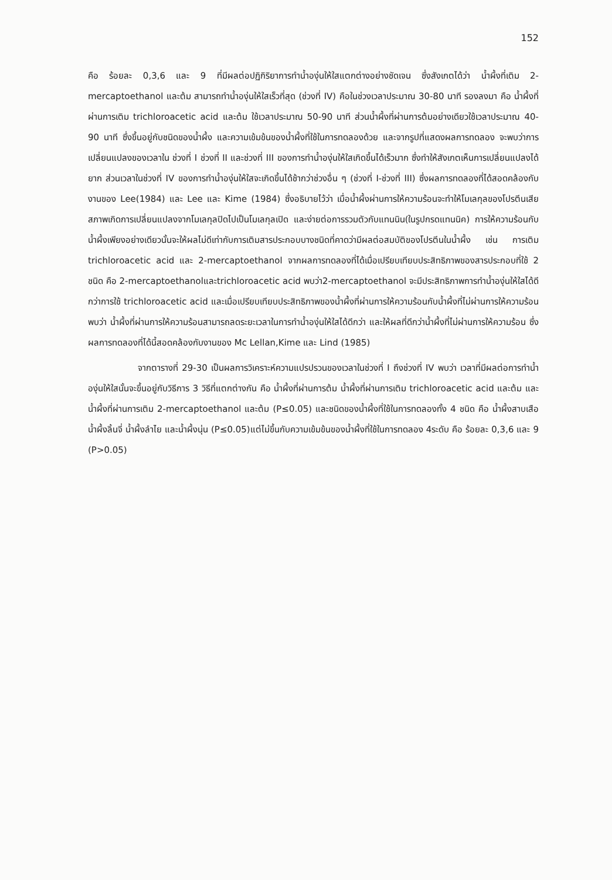152
คือ ร้อยละ 0,3,6 และ 9 ที่มีผลต่อปฏิกิริยาการทำน้ำองุ่นให้ใสแตกต่างอย่างชัดเจน ซึ่งสังเกตได้ว่า น้ำผึ้งที่เติม 2-mercaptoethanol และต้ม สามารถทำน้ำองุ่นให้ใสเร็วที่สุด (ช่วงที่ IV) คือในช่วงเวลาประมาณ 30-80 นาที รองลงมา คือ น้ำผึ้งที่ผ่านการเติม trichloroacetic acid และต้ม ใช้เวลาประมาณ 50-90 นาที ส่วนน้ำผึ้งที่ผ่านการต้มอย่างเดียวใช้เวลาประมาณ 40-90 นาที ซึ่งขึ้นอยู่กับชนิดของน้ำผึ้ง และความเข้มข้นของน้ำผึ้งที่ใช้ในการทดลองด้วย และจากรูปที่แสดงผลการทดลอง จะพบว่าการเปลี่ยนแปลงของเวลาใน ช่วงที่ I ช่วงที่ II และช่วงที่ III ของการทำน้ำองุ่นให้ใสเกิดขึ้นได้เร็วมาก ซึ่งทำให้สังเกตเห็นการเปลี่ยนแปลงได้ยาก ส่วนเวลาในช่วงที่ IV ของการทำน้ำองุ่นให้ใสจะเกิดขึ้นได้ช้ากว่าช่วงอื่น ๆ (ช่วงที่ I-ช่วงที่ III) ซึ่งผลการทดลองที่ได้สอดคล้องกับงานของ Lee(1984) และ Lee และ Kime (1984) ซึ่งอธิบายไว้ว่า เมื่อน้ำผึ้งผ่านการให้ความร้อนจะทำให้โมเลกุลของโปรตีนเสียสภาพเกิดการเปลี่ยนแปลงจากโมเลกุลปิดไปเป็นโมเลกุลเปิด และง่ายต่อการรวมตัวกับแทนนิน(ในรูปกรดแทนนิค) การให้ความร้อนกับน้ำผึ้งเพียงอย่างเดียวนั้นจะให้ผลไม่ดีเท่ากับการเติมสารประกอบบางชนิดที่คาดว่ามีผลต่อสมบัติของโปรตีนในน้ำผึ้ง เช่น การเติม trichloroacetic acid และ 2-mercaptoethanol จากผลการทดลองที่ได้เมื่อเปรียบเทียบประสิทธิภาพของสารประกอบที่ใช้ 2 ชนิด คือ 2-mercaptoethanolและtrichloroacetic acid พบว่า2-mercaptoethanol จะมีประสิทธิภาพการทำน้ำองุ่นให้ใสได้ดีกว่าการใช้ trichloroacetic acid และเมื่อเปรียบเทียบประสิทธิภาพของน้ำผึ้งที่ผ่านการให้ความร้อนกับน้ำผึ้งที่ไม่ผ่านการให้ความร้อน พบว่า น้ำผึ้งที่ผ่านการให้ความร้อนสามารถลดระยะเวลาในการทำน้ำองุ่นให้ใสได้ดีกว่า และให้ผลที่ดีกว่าน้ำผึ้งที่ไม่ผ่านการให้ความร้อน ซึ่งผลการทดลองที่ได้นี้สอดคล้องกับงานของ Mc Lellan,Kime และ Lind (1985)
จากตารางที่ 29-30 เป็นผลการวิเคราะห์ความแปรปรวนของเวลาในช่วงที่ I ถึงช่วงที่ IV พบว่า เวลาที่มีผลต่อการทำน้ำองุ่นให้ใสนั้นจะขึ้นอยู่กับวิธีการ 3 วิธีที่แตกต่างกัน คือ น้ำผึ้งที่ผ่านการต้ม น้ำผึ้งที่ผ่านการเติม trichloroacetic acid และต้ม และน้ำผึ้งที่ผ่านการเติม 2-mercaptoethanol และต้ม (P≤0.05) และชนิดของน้ำผึ้งที่ใช้ในการทดลองทั้ง 4 ชนิด คือ น้ำผึ้งสาบเสือ น้ำผึ้งลิ้นจี่ น้ำผึ้งลำไย และน้ำผึ้งนุ่น (P≤0.05)แต่ไม่ขึ้นกับความเข้มข้นของน้ำผึ้งที่ใช้ในการทดลอง 4ระดับ คือ ร้อยละ 0,3,6 และ 9 (P>0.05)